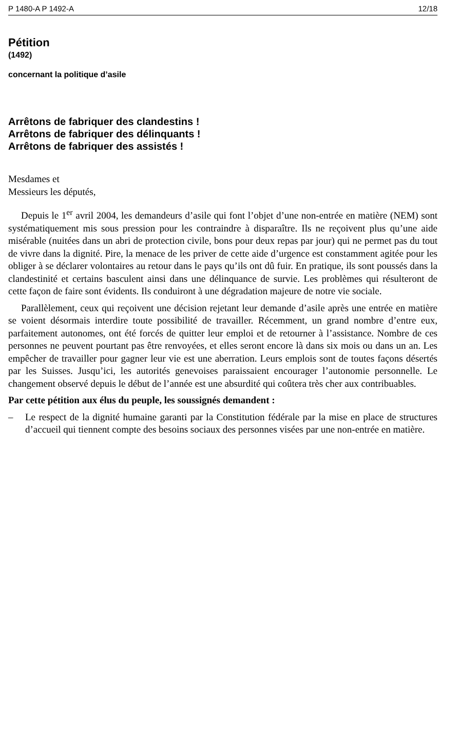P 1480-A P 1492-A 12/18
Pétition
(1492)
concernant la politique d’asile
Arrêtons de fabriquer des clandestins !
Arrêtons de fabriquer des délinquants !
Arrêtons de fabriquer des assistés !
Mesdames et
Messieurs les députés,
Depuis le 1<sup>er</sup> avril 2004, les demandeurs d’asile qui font l’objet d’une non-entrée en matière (NEM) sont systématiquement mis sous pression pour les contraindre à disparaître. Ils ne reçoivent plus qu’une aide misérable (nuitées dans un abri de protection civile, bons pour deux repas par jour) qui ne permet pas du tout de vivre dans la dignité. Pire, la menace de les priver de cette aide d’urgence est constamment agitée pour les obliger à se déclarer volontaires au retour dans le pays qu’ils ont dû fuir. En pratique, ils sont poussés dans la clandestinité et certains basculent ainsi dans une délinquance de survie. Les problèmes qui résulteront de cette façon de faire sont évidents. Ils conduiront à une dégradation majeure de notre vie sociale.
Parallèlement, ceux qui reçoivent une décision rejetant leur demande d’asile après une entrée en matière se voient désormais interdire toute possibilité de travailler. Récemment, un grand nombre d’entre eux, parfaitement autonomes, ont été forcés de quitter leur emploi et de retourner à l’assistance. Nombre de ces personnes ne peuvent pourtant pas être renvoyées, et elles seront encore là dans six mois ou dans un an. Les empêcher de travailler pour gagner leur vie est une aberration. Leurs emplois sont de toutes façons désertés par les Suisses. Jusqu’ici, les autorités genevoises paraissaient encourager l’autonomie personnelle. Le changement observé depuis le début de l’année est une absurdité qui coûtera très cher aux contribuables.
Par cette pétition aux élus du peuple, les soussignés demandent :
– Le respect de la dignité humaine garanti par la Constitution fédérale par la mise en place de structures d’accueil qui tiennent compte des besoins sociaux des personnes visées par une non-entrée en matière.